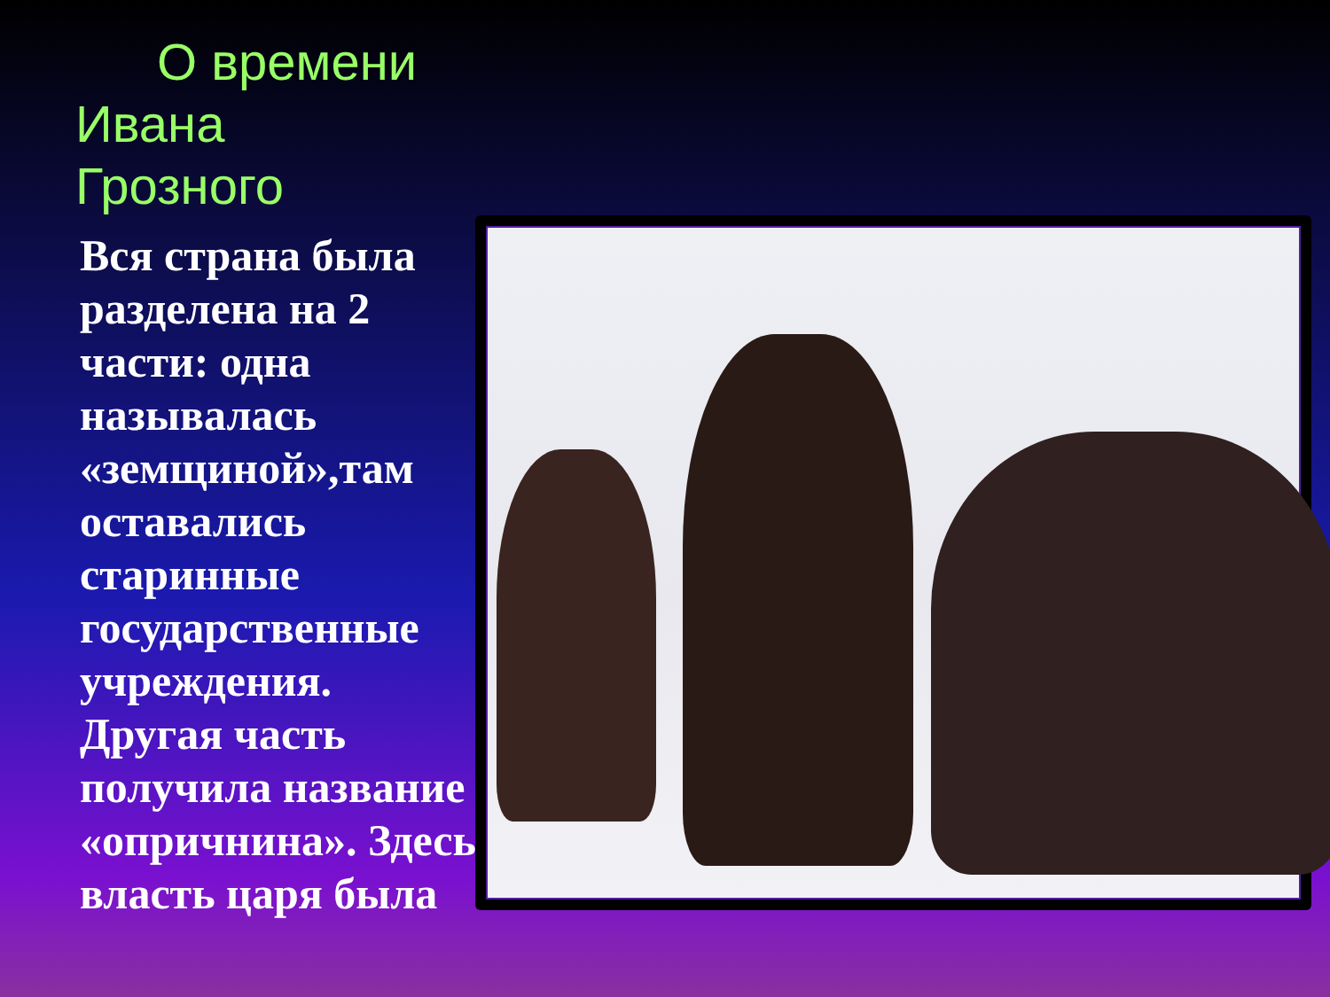О времени
Ивана
Грозного
Вся страна была разделена на 2 части: одна называлась «земщиной»,там оставались старинные государственные учреждения. Другая часть получила название «опричнина». Здесь власть царя была